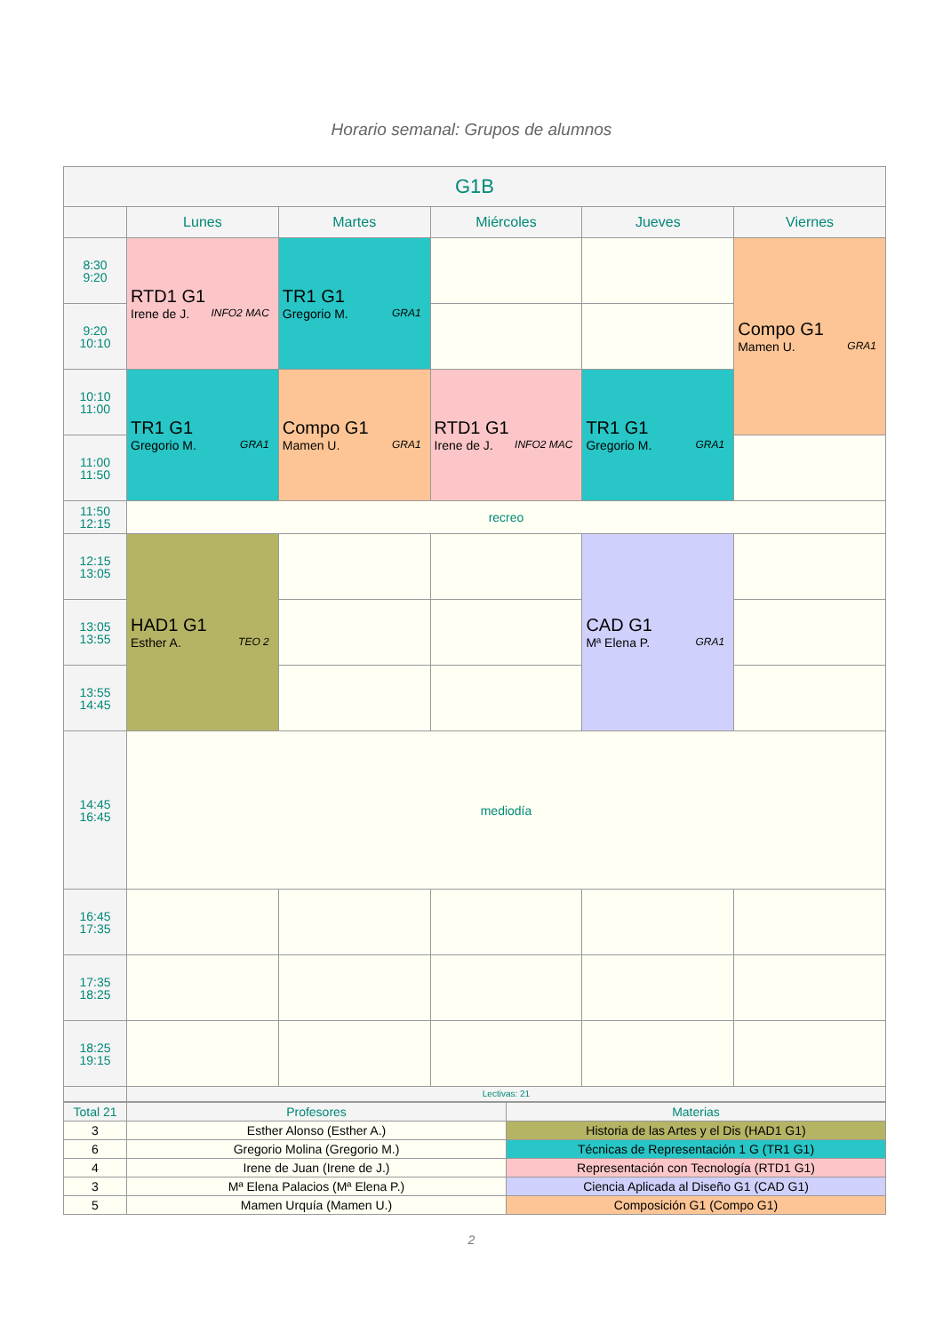Horario semanal: Grupos de alumnos
| G1B | | | | | |
| --- | --- | --- | --- | --- | --- |
| | Lunes | Martes | Miércoles | Jueves | Viernes |
| 8:30 9:20 | RTD1 G1 Irene de J. INFO2 MAC | TR1 G1 Gregorio M. GRA1 | | | Compo G1 Mamen U. GRA1 |
| 9:20 10:10 | | | | | |
| 10:10 11:00 | TR1 G1 Gregorio M. GRA1 | Compo G1 Mamen U. GRA1 | RTD1 G1 Irene de J. INFO2 MAC | TR1 G1 Gregorio M. GRA1 | |
| 11:00 11:50 | | | | | |
| 11:50 12:15 | recreo | | | | |
| 12:15 13:05 | HAD1 G1 Esther A. TEO 2 | | | CAD G1 Mª Elena P. GRA1 | |
| 13:05 13:55 | | | | | |
| 13:55 14:45 | | | | | |
| 14:45 16:45 | mediodía | | | | |
| 16:45 17:35 | | | | | |
| 17:35 18:25 | | | | | |
| 18:25 19:15 | | | | | |
| | Lectivas: 21 | | | | |
| Total 21 | Profesores | Materias |
| 3 | Esther Alonso (Esther A.) | Historia de las Artes y el Dis (HAD1 G1) |
| 6 | Gregorio Molina (Gregorio M.) | Técnicas de Representación 1 G (TR1 G1) |
| 4 | Irene de Juan (Irene de J.) | Representación con Tecnología (RTD1 G1) |
| 3 | Mª Elena Palacios (Mª Elena P.) | Ciencia Aplicada al Diseño G1 (CAD G1) |
| 5 | Mamen Urquía (Mamen U.) | Composición G1 (Compo G1) |
2